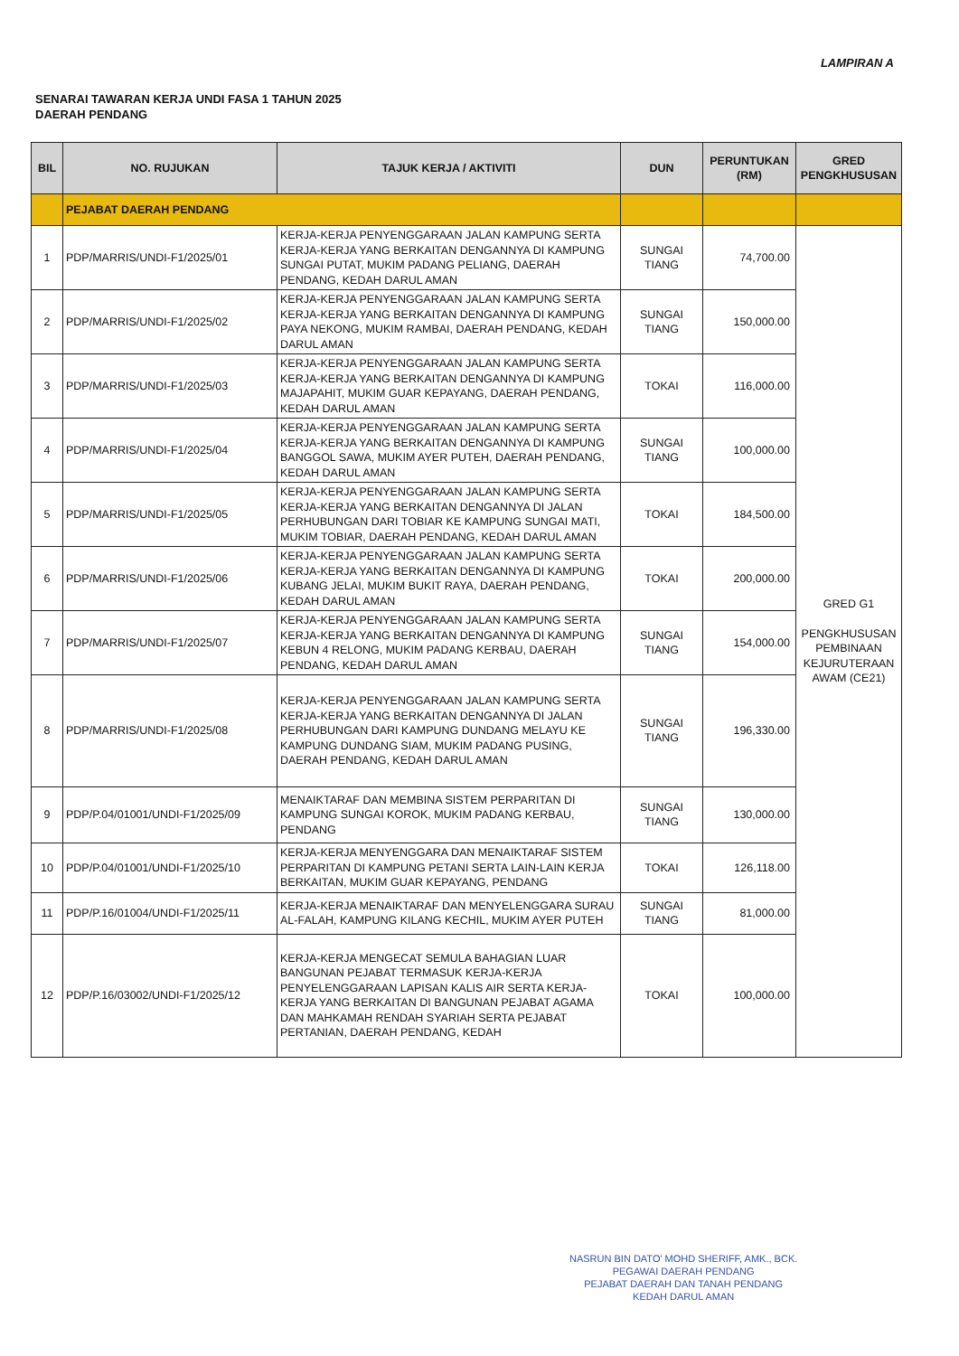LAMPIRAN A
SENARAI TAWARAN KERJA UNDI FASA 1 TAHUN 2025
DAERAH PENDANG
| BIL | NO. RUJUKAN | TAJUK KERJA / AKTIVITI | DUN | PERUNTUKAN (RM) | GRED PENGKHUSUSAN |
| --- | --- | --- | --- | --- | --- |
| | PEJABAT DAERAH PENDANG | | | | |
| 1 | PDP/MARRIS/UNDI-F1/2025/01 | KERJA-KERJA PENYENGGARAAN JALAN KAMPUNG SERTA KERJA-KERJA YANG BERKAITAN DENGANNYA DI KAMPUNG SUNGAI PUTAT, MUKIM PADANG PELIANG, DAERAH PENDANG, KEDAH DARUL AMAN | SUNGAI TIANG | 74,700.00 | GRED G1 PENGKHUSUSAN PEMBINAAN KEJURUTERAAN AWAM (CE21) |
| 2 | PDP/MARRIS/UNDI-F1/2025/02 | KERJA-KERJA PENYENGGARAAN JALAN KAMPUNG SERTA KERJA-KERJA YANG BERKAITAN DENGANNYA DI KAMPUNG PAYA NEKONG, MUKIM RAMBAI, DAERAH PENDANG, KEDAH DARUL AMAN | SUNGAI TIANG | 150,000.00 | |
| 3 | PDP/MARRIS/UNDI-F1/2025/03 | KERJA-KERJA PENYENGGARAAN JALAN KAMPUNG SERTA KERJA-KERJA YANG BERKAITAN DENGANNYA DI KAMPUNG MAJAPAHIT, MUKIM GUAR KEPAYANG, DAERAH PENDANG, KEDAH DARUL AMAN | TOKAI | 116,000.00 | |
| 4 | PDP/MARRIS/UNDI-F1/2025/04 | KERJA-KERJA PENYENGGARAAN JALAN KAMPUNG SERTA KERJA-KERJA YANG BERKAITAN DENGANNYA DI KAMPUNG BANGGOL SAWA, MUKIM AYER PUTEH, DAERAH PENDANG, KEDAH DARUL AMAN | SUNGAI TIANG | 100,000.00 | |
| 5 | PDP/MARRIS/UNDI-F1/2025/05 | KERJA-KERJA PENYENGGARAAN JALAN KAMPUNG SERTA KERJA-KERJA YANG BERKAITAN DENGANNYA DI JALAN PERHUBUNGAN DARI TOBIAR KE KAMPUNG SUNGAI MATI, MUKIM TOBIAR, DAERAH PENDANG, KEDAH DARUL AMAN | TOKAI | 184,500.00 | |
| 6 | PDP/MARRIS/UNDI-F1/2025/06 | KERJA-KERJA PENYENGGARAAN JALAN KAMPUNG SERTA KERJA-KERJA YANG BERKAITAN DENGANNYA DI KAMPUNG KUBANG JELAI, MUKIM BUKIT RAYA, DAERAH PENDANG, KEDAH DARUL AMAN | TOKAI | 200,000.00 | |
| 7 | PDP/MARRIS/UNDI-F1/2025/07 | KERJA-KERJA PENYENGGARAAN JALAN KAMPUNG SERTA KERJA-KERJA YANG BERKAITAN DENGANNYA DI KAMPUNG KEBUN 4 RELONG, MUKIM PADANG KERBAU, DAERAH PENDANG, KEDAH DARUL AMAN | SUNGAI TIANG | 154,000.00 | |
| 8 | PDP/MARRIS/UNDI-F1/2025/08 | KERJA-KERJA PENYENGGARAAN JALAN KAMPUNG SERTA KERJA-KERJA YANG BERKAITAN DENGANNYA DI JALAN PERHUBUNGAN DARI KAMPUNG DUNDANG MELAYU KE KAMPUNG DUNDANG SIAM, MUKIM PADANG PUSING, DAERAH PENDANG, KEDAH DARUL AMAN | SUNGAI TIANG | 196,330.00 | |
| 9 | PDP/P.04/01001/UNDI-F1/2025/09 | MENAIKTARAF DAN MEMBINA SISTEM PERPARITAN DI KAMPUNG SUNGAI KOROK, MUKIM PADANG KERBAU, PENDANG | SUNGAI TIANG | 130,000.00 | |
| 10 | PDP/P.04/01001/UNDI-F1/2025/10 | KERJA-KERJA MENYENGGARA DAN MENAIKTARAF SISTEM PERPARITAN DI KAMPUNG PETANI SERTA LAIN-LAIN KERJA BERKAITAN, MUKIM GUAR KEPAYANG, PENDANG | TOKAI | 126,118.00 | |
| 11 | PDP/P.16/01004/UNDI-F1/2025/11 | KERJA-KERJA MENAIKTARAF DAN MENYELENGGARA SURAU AL-FALAH, KAMPUNG KILANG KECHIL, MUKIM AYER PUTEH | SUNGAI TIANG | 81,000.00 | |
| 12 | PDP/P.16/03002/UNDI-F1/2025/12 | KERJA-KERJA MENGECAT SEMULA BAHAGIAN LUAR BANGUNAN PEJABAT TERMASUK KERJA-KERJA PENYELENGGARAAN LAPISAN KALIS AIR SERTA KERJA-KERJA YANG BERKAITAN DI BANGUNAN PEJABAT AGAMA DAN MAHKAMAH RENDAH SYARIAH SERTA PEJABAT PERTANIAN, DAERAH PENDANG, KEDAH | TOKAI | 100,000.00 | |
NASRUN BIN DATO' MOHD SHERIFF, AMK., BCK.
PEGAWAI DAERAH PENDANG
PEJABAT DAERAH DAN TANAH PENDANG
KEDAH DARUL AMAN